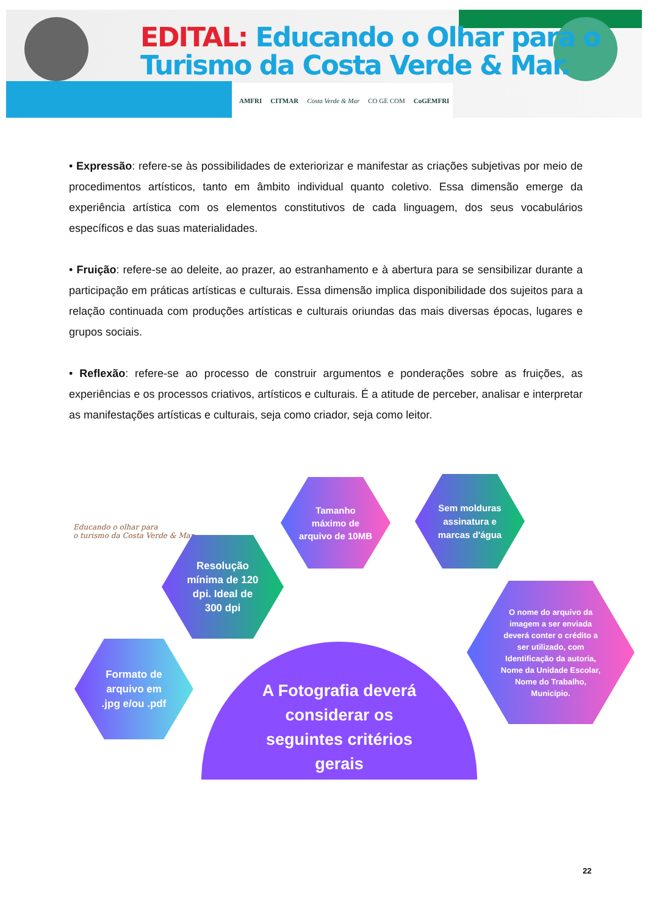EDITAL: Educando o Olhar para o
Turismo da Costa Verde & Mar.
AMFRI CITMAR Costa Verde & Mar CO GE COM CoGEMFRI
• Expressão: refere-se às possibilidades de exteriorizar e manifestar as criações subjetivas por meio de procedimentos artísticos, tanto em âmbito individual quanto coletivo. Essa dimensão emerge da experiência artística com os elementos constitutivos de cada linguagem, dos seus vocabulários específicos e das suas materialidades.
• Fruição: refere-se ao deleite, ao prazer, ao estranhamento e à abertura para se sensibilizar durante a participação em práticas artísticas e culturais. Essa dimensão implica disponibilidade dos sujeitos para a relação continuada com produções artísticas e culturais oriundas das mais diversas épocas, lugares e grupos sociais.
• Reflexão: refere-se ao processo de construir argumentos e ponderações sobre as fruições, as experiências e os processos criativos, artísticos e culturais. É a atitude de perceber, analisar e interpretar as manifestações artísticas e culturais, seja como criador, seja como leitor.
Educando o olhar para
o turismo da Costa Verde & Mar.
Resolução
mínima de 120
dpi. Ideal de
300 dpi
Tamanho
máximo de
arquivo de 10MB
Sem molduras
assinatura e
marcas d'água
Formato de
arquivo em
.jpg e/ou .pdf
O nome do arquivo da
imagem a ser enviada
deverá conter o crédito a
ser utilizado, com
Identificação da autoria,
Nome da Unidade Escolar,
Nome do Trabalho,
Município.
A Fotografia deverá
considerar os
seguintes critérios
gerais
22